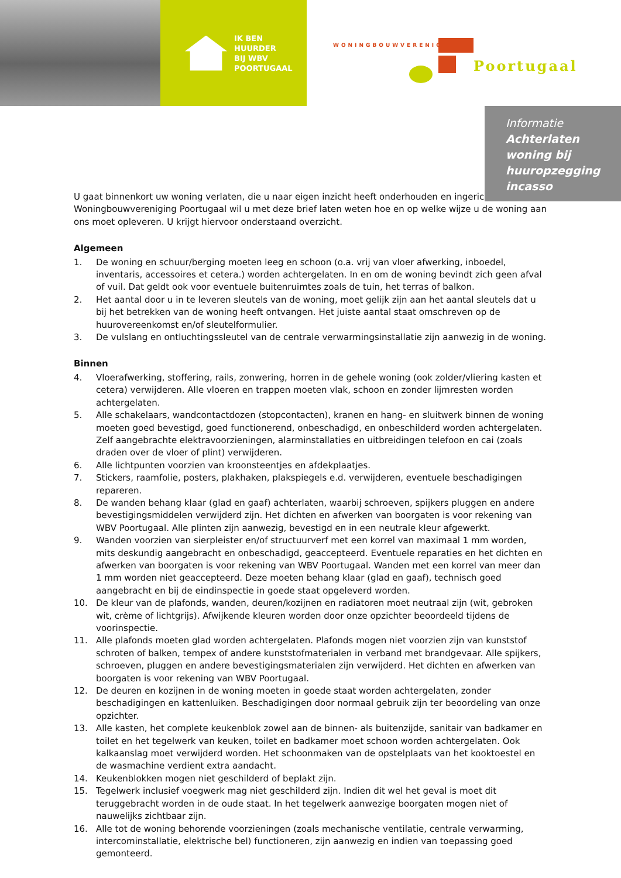IK BEN
HUURDER
BIJ WBV
POORTUGAAL
WONINGBOUWVERENIGING
Poortugaal
Informatie
Achterlaten woning bij huuropzegging incasso
U gaat binnenkort uw woning verlaten, die u naar eigen inzicht heeft onderhouden en ingericht. Woningbouwvereniging Poortugaal wil u met deze brief laten weten hoe en op welke wijze u de woning aan ons moet opleveren. U krijgt hiervoor onderstaand overzicht.
Algemeen
1. De woning en schuur/berging moeten leeg en schoon (o.a. vrij van vloer afwerking, inboedel, inventaris, accessoires et cetera.) worden achtergelaten. In en om de woning bevindt zich geen afval of vuil. Dat geldt ook voor eventuele buitenruimtes zoals de tuin, het terras of balkon.
2. Het aantal door u in te leveren sleutels van de woning, moet gelijk zijn aan het aantal sleutels dat u bij het betrekken van de woning heeft ontvangen. Het juiste aantal staat omschreven op de huurovereenkomst en/of sleutelformulier.
3. De vulslang en ontluchtingssleutel van de centrale verwarmingsinstallatie zijn aanwezig in de woning.
Binnen
4. Vloerafwerking, stoffering, rails, zonwering, horren in de gehele woning (ook zolder/vliering kasten et cetera) verwijderen. Alle vloeren en trappen moeten vlak, schoon en zonder lijmresten worden achtergelaten.
5. Alle schakelaars, wandcontactdozen (stopcontacten), kranen en hang- en sluitwerk binnen de woning moeten goed bevestigd, goed functionerend, onbeschadigd, en onbeschilderd worden achtergelaten. Zelf aangebrachte elektravoorzieningen, alarminstallaties en uitbreidingen telefoon en cai (zoals draden over de vloer of plint) verwijderen.
6. Alle lichtpunten voorzien van kroonsteentjes en afdekplaatjes.
7. Stickers, raamfolie, posters, plakhaken, plakspiegels e.d. verwijderen, eventuele beschadigingen repareren.
8. De wanden behang klaar (glad en gaaf) achterlaten, waarbij schroeven, spijkers pluggen en andere bevestigingsmiddelen verwijderd zijn. Het dichten en afwerken van boorgaten is voor rekening van WBV Poortugaal. Alle plinten zijn aanwezig, bevestigd en in een neutrale kleur afgewerkt.
9. Wanden voorzien van sierpleister en/of structuurverf met een korrel van maximaal 1 mm worden, mits deskundig aangebracht en onbeschadigd, geaccepteerd. Eventuele reparaties en het dichten en afwerken van boorgaten is voor rekening van WBV Poortugaal. Wanden met een korrel van meer dan 1 mm worden niet geaccepteerd. Deze moeten behang klaar (glad en gaaf), technisch goed aangebracht en bij de eindinspectie in goede staat opgeleverd worden.
10. De kleur van de plafonds, wanden, deuren/kozijnen en radiatoren moet neutraal zijn (wit, gebroken wit, crème of lichtgrijs). Afwijkende kleuren worden door onze opzichter beoordeeld tijdens de voorinspectie.
11. Alle plafonds moeten glad worden achtergelaten. Plafonds mogen niet voorzien zijn van kunststof schroten of balken, tempex of andere kunststofmaterialen in verband met brandgevaar. Alle spijkers, schroeven, pluggen en andere bevestigingsmaterialen zijn verwijderd. Het dichten en afwerken van boorgaten is voor rekening van WBV Poortugaal.
12. De deuren en kozijnen in de woning moeten in goede staat worden achtergelaten, zonder beschadigingen en kattenluiken. Beschadigingen door normaal gebruik zijn ter beoordeling van onze opzichter.
13. Alle kasten, het complete keukenblok zowel aan de binnen- als buitenzijde, sanitair van badkamer en toilet en het tegelwerk van keuken, toilet en badkamer moet schoon worden achtergelaten. Ook kalkaanslag moet verwijderd worden. Het schoonmaken van de opstelplaats van het kooktoestel en de wasmachine verdient extra aandacht.
14. Keukenblokken mogen niet geschilderd of beplakt zijn.
15. Tegelwerk inclusief voegwerk mag niet geschilderd zijn. Indien dit wel het geval is moet dit teruggebracht worden in de oude staat. In het tegelwerk aanwezige boorgaten mogen niet of nauwelijks zichtbaar zijn.
16. Alle tot de woning behorende voorzieningen (zoals mechanische ventilatie, centrale verwarming, intercominstallatie, elektrische bel) functioneren, zijn aanwezig en indien van toepassing goed gemonteerd.